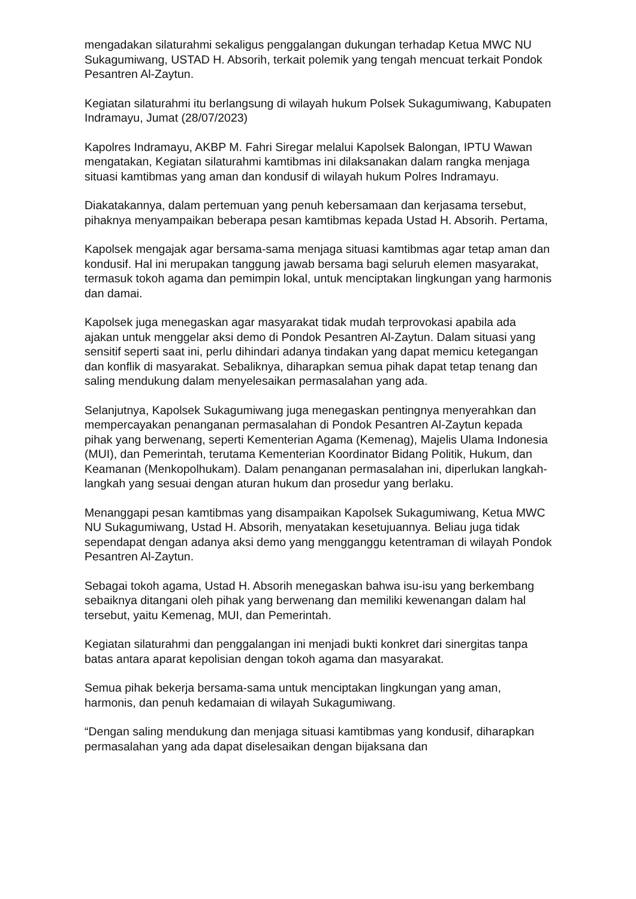mengadakan silaturahmi sekaligus penggalangan dukungan terhadap Ketua MWC NU Sukagumiwang, USTAD H. Absorih, terkait polemik yang tengah mencuat terkait Pondok Pesantren Al-Zaytun.
Kegiatan silaturahmi itu berlangsung di wilayah hukum Polsek Sukagumiwang, Kabupaten Indramayu, Jumat (28/07/2023)
Kapolres Indramayu, AKBP M. Fahri Siregar melalui Kapolsek Balongan, IPTU Wawan mengatakan, Kegiatan silaturahmi kamtibmas ini dilaksanakan dalam rangka menjaga situasi kamtibmas yang aman dan kondusif di wilayah hukum Polres Indramayu.
Diakatakannya, dalam pertemuan yang penuh kebersamaan dan kerjasama tersebut, pihaknya menyampaikan beberapa pesan kamtibmas kepada Ustad H. Absorih. Pertama,
Kapolsek mengajak agar bersama-sama menjaga situasi kamtibmas agar tetap aman dan kondusif. Hal ini merupakan tanggung jawab bersama bagi seluruh elemen masyarakat, termasuk tokoh agama dan pemimpin lokal, untuk menciptakan lingkungan yang harmonis dan damai.
Kapolsek juga menegaskan agar masyarakat tidak mudah terprovokasi apabila ada ajakan untuk menggelar aksi demo di Pondok Pesantren Al-Zaytun. Dalam situasi yang sensitif seperti saat ini, perlu dihindari adanya tindakan yang dapat memicu ketegangan dan konflik di masyarakat. Sebaliknya, diharapkan semua pihak dapat tetap tenang dan saling mendukung dalam menyelesaikan permasalahan yang ada.
Selanjutnya, Kapolsek Sukagumiwang juga menegaskan pentingnya menyerahkan dan mempercayakan penanganan permasalahan di Pondok Pesantren Al-Zaytun kepada pihak yang berwenang, seperti Kementerian Agama (Kemenag), Majelis Ulama Indonesia (MUI), dan Pemerintah, terutama Kementerian Koordinator Bidang Politik, Hukum, dan Keamanan (Menkopolhukam). Dalam penanganan permasalahan ini, diperlukan langkah-langkah yang sesuai dengan aturan hukum dan prosedur yang berlaku.
Menanggapi pesan kamtibmas yang disampaikan Kapolsek Sukagumiwang, Ketua MWC NU Sukagumiwang, Ustad H. Absorih, menyatakan kesetujuannya. Beliau juga tidak sependapat dengan adanya aksi demo yang mengganggu ketentraman di wilayah Pondok Pesantren Al-Zaytun.
Sebagai tokoh agama, Ustad H. Absorih menegaskan bahwa isu-isu yang berkembang sebaiknya ditangani oleh pihak yang berwenang dan memiliki kewenangan dalam hal tersebut, yaitu Kemenag, MUI, dan Pemerintah.
Kegiatan silaturahmi dan penggalangan ini menjadi bukti konkret dari sinergitas tanpa batas antara aparat kepolisian dengan tokoh agama dan masyarakat.
Semua pihak bekerja bersama-sama untuk menciptakan lingkungan yang aman, harmonis, dan penuh kedamaian di wilayah Sukagumiwang.
“Dengan saling mendukung dan menjaga situasi kamtibmas yang kondusif, diharapkan permasalahan yang ada dapat diselesaikan dengan bijaksana dan